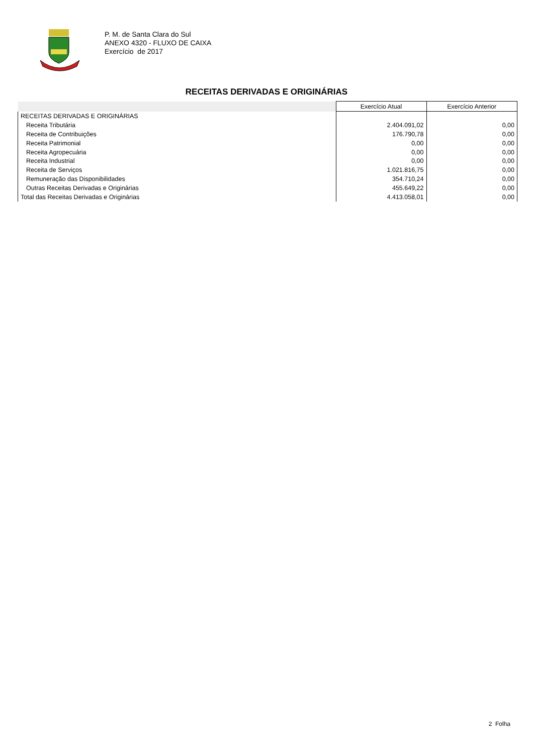P. M. de Santa Clara do Sul
ANEXO 4320 - FLUXO DE CAIXA
Exercício de 2017
RECEITAS DERIVADAS E ORIGINÁRIAS
| | Exercício Atual | Exercício Anterior |
| --- | --- | --- |
| RECEITAS DERIVADAS E ORIGINÁRIAS | | |
| Receita Tributária | 2.404.091,02 | 0,00 |
| Receita de Contribuições | 176.790,78 | 0,00 |
| Receita Patrimonial | 0,00 | 0,00 |
| Receita Agropecuária | 0,00 | 0,00 |
| Receita Industrial | 0,00 | 0,00 |
| Receita de Serviços | 1.021.816,75 | 0,00 |
| Remuneração das Disponibilidades | 354.710,24 | 0,00 |
| Outras Receitas Derivadas e Originárias | 455.649,22 | 0,00 |
| Total das Receitas Derivadas e Originárias | 4.413.058,01 | 0,00 |
2 Folha